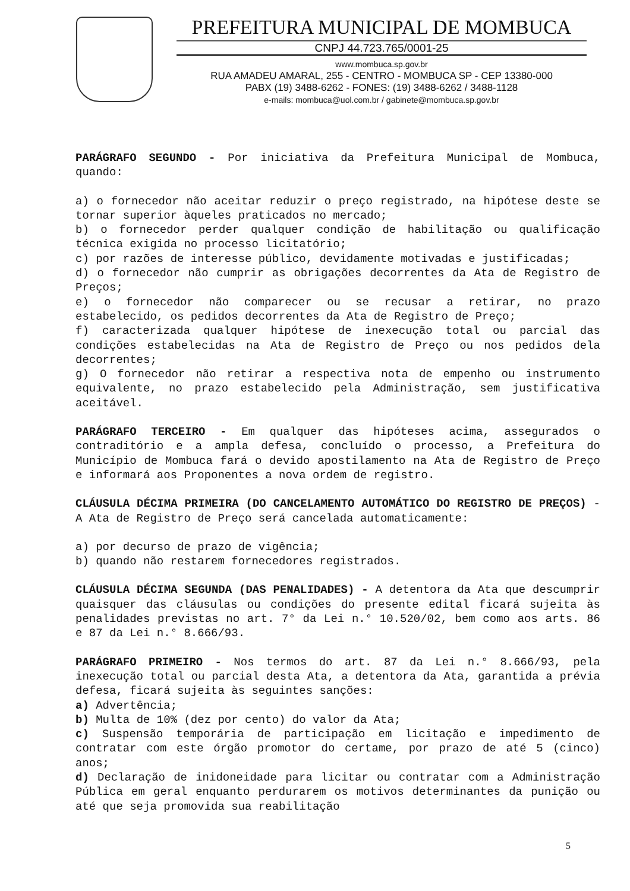PREFEITURA MUNICIPAL DE MOMBUCA
CNPJ 44.723.765/0001-25
www.mombuca.sp.gov.br
RUA AMADEU AMARAL, 255 - CENTRO - MOMBUCA SP - CEP 13380-000
PABX (19) 3488-6262 - FONES: (19) 3488-6262 / 3488-1128
e-mails: mombuca@uol.com.br / gabinete@mombuca.sp.gov.br
PARÁGRAFO SEGUNDO - Por iniciativa da Prefeitura Municipal de Mombuca, quando:
a) o fornecedor não aceitar reduzir o preço registrado, na hipótese deste se tornar superior àqueles praticados no mercado;
b) o fornecedor perder qualquer condição de habilitação ou qualificação técnica exigida no processo licitatório;
c) por razões de interesse público, devidamente motivadas e justificadas;
d) o fornecedor não cumprir as obrigações decorrentes da Ata de Registro de Preços;
e) o fornecedor não comparecer ou se recusar a retirar, no prazo estabelecido, os pedidos decorrentes da Ata de Registro de Preço;
f) caracterizada qualquer hipótese de inexecução total ou parcial das condições estabelecidas na Ata de Registro de Preço ou nos pedidos dela decorrentes;
g) O fornecedor não retirar a respectiva nota de empenho ou instrumento equivalente, no prazo estabelecido pela Administração, sem justificativa aceitável.
PARÁGRAFO TERCEIRO - Em qualquer das hipóteses acima, assegurados o contraditório e a ampla defesa, concluído o processo, a Prefeitura do Município de Mombuca fará o devido apostilamento na Ata de Registro de Preço e informará aos Proponentes a nova ordem de registro.
CLÁUSULA DÉCIMA PRIMEIRA (DO CANCELAMENTO AUTOMÁTICO DO REGISTRO DE PREÇOS) - A Ata de Registro de Preço será cancelada automaticamente:
a) por decurso de prazo de vigência;
b) quando não restarem fornecedores registrados.
CLÁUSULA DÉCIMA SEGUNDA (DAS PENALIDADES) - A detentora da Ata que descumprir quaisquer das cláusulas ou condições do presente edital ficará sujeita às penalidades previstas no art. 7° da Lei n.° 10.520/02, bem como aos arts. 86 e 87 da Lei n.° 8.666/93.
PARÁGRAFO PRIMEIRO - Nos termos do art. 87 da Lei n.° 8.666/93, pela inexecução total ou parcial desta Ata, a detentora da Ata, garantida a prévia defesa, ficará sujeita às seguintes sanções:
a) Advertência;
b) Multa de 10% (dez por cento) do valor da Ata;
c) Suspensão temporária de participação em licitação e impedimento de contratar com este órgão promotor do certame, por prazo de até 5 (cinco) anos;
d) Declaração de inidoneidade para licitar ou contratar com a Administração Pública em geral enquanto perdurarem os motivos determinantes da punição ou até que seja promovida sua reabilitação
5